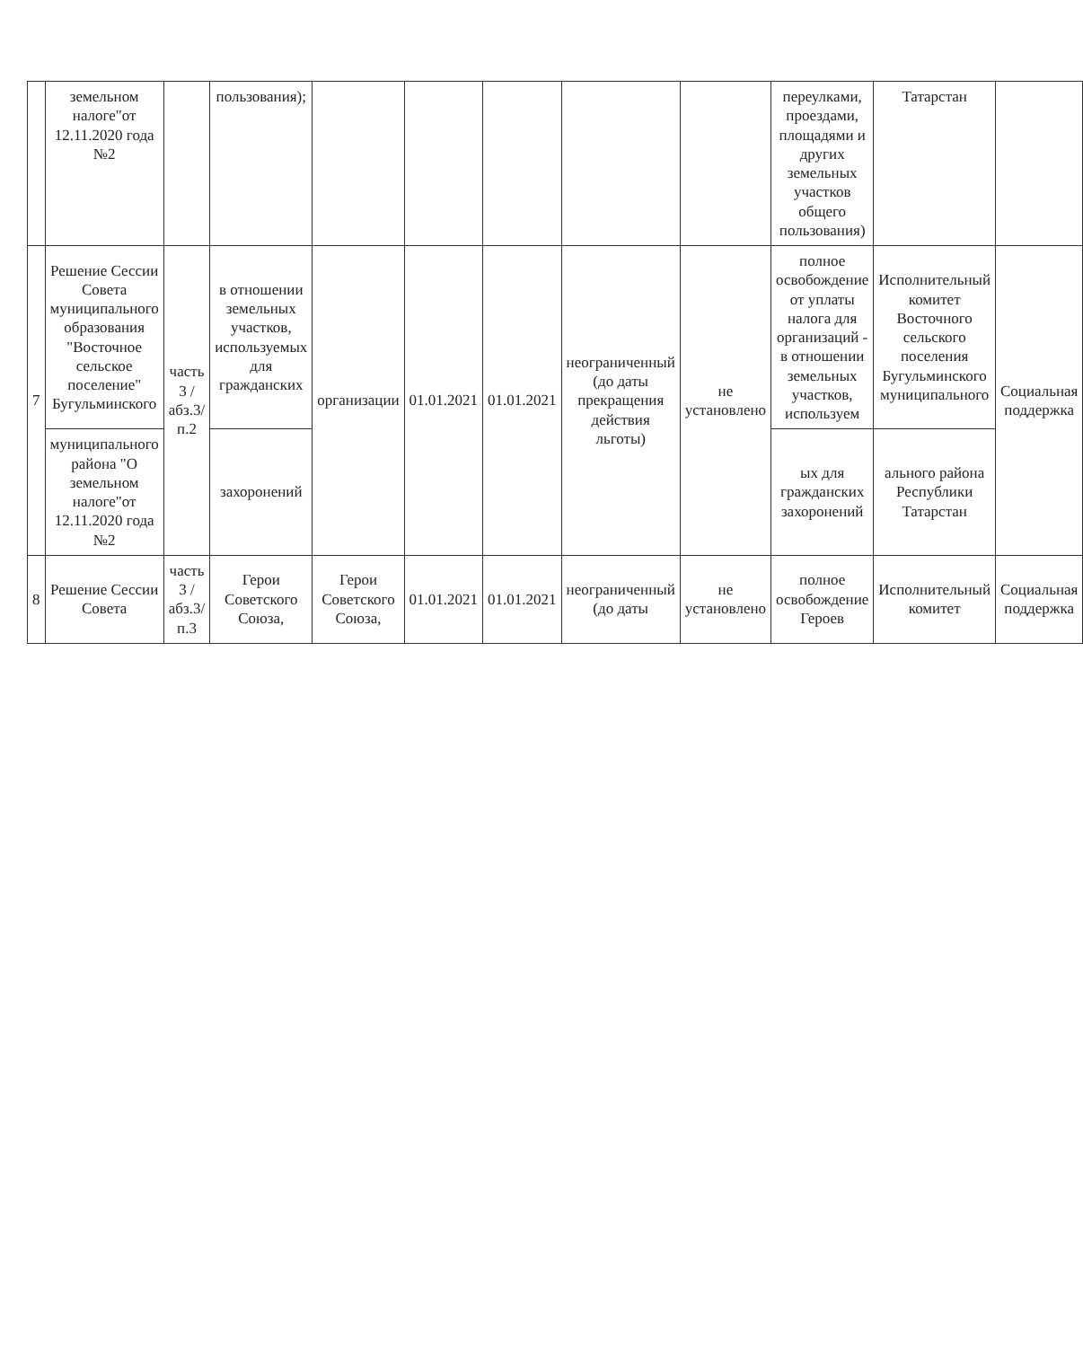| | земельном налоге"от 12.11.2020 года №2 | | пользования); | | | | | | переулками, проездами, площадями и других земельных участков общего пользования) | Татарстан | |
| 7 | Решение Сессии Совета муниципального образования "Восточное сельское поселение" Бугульминского | часть 3 /абз.3/п.2 | в отношении земельных участков, используемых для гражданских | организации | 01.01.2021 | 01.01.2021 | неограниченный (до даты прекращения действия льготы) | не установлено | полное освобождение от уплаты налога для организаций - в отношении земельных участков, используем | Исполнительный комитет Восточного сельского поселения Бугульминского муниципального | Социальная поддержка |
| | муниципального района "О земельном налоге"от 12.11.2020 года №2 | | захоронений | | | | | | ых для гражданских захоронений | ального района Республики Татарстан | |
| 8 | Решение Сессии Совета | часть 3 /абз.3/п.3 | Герои Советского Союза, | Герои Советского Союза, | 01.01.2021 | 01.01.2021 | неограниченный (до даты | не установлено | полное освобождение Героев | Исполнительный комитет | Социальная поддержка |